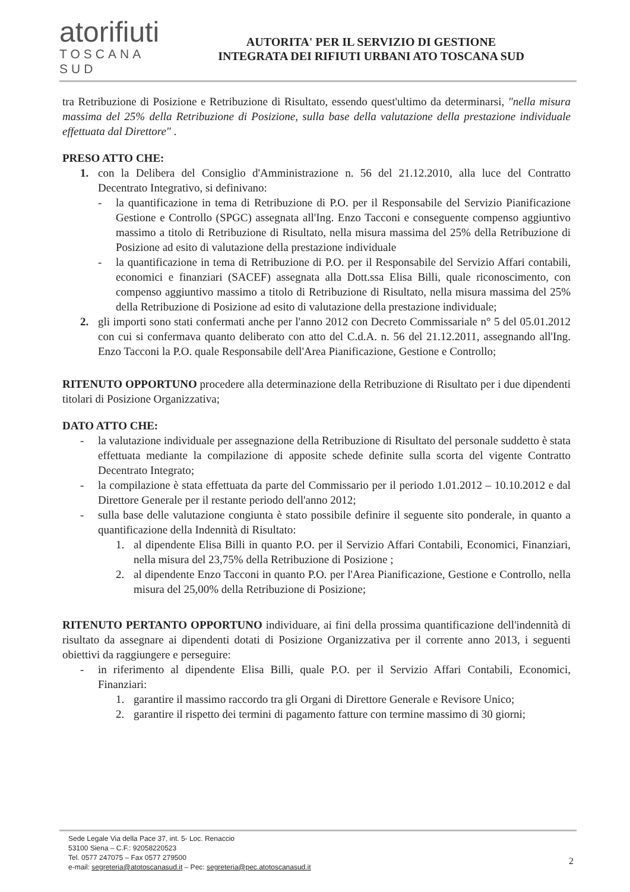atorifiuti
TOSCANA SUD
AUTORITA' PER IL SERVIZIO DI GESTIONE
INTEGRATA DEI RIFIUTI URBANI ATO TOSCANA SUD
tra Retribuzione di Posizione e Retribuzione di Risultato, essendo quest'ultimo da determinarsi, "nella misura massima del 25% della Retribuzione di Posizione, sulla base della valutazione della prestazione individuale effettuata dal Direttore" .
PRESO ATTO CHE:
1. con la Delibera del Consiglio d'Amministrazione n. 56 del 21.12.2010, alla luce del Contratto Decentrato Integrativo, si definivano:
- la quantificazione in tema di Retribuzione di P.O. per il Responsabile del Servizio Pianificazione Gestione e Controllo (SPGC) assegnata all'Ing. Enzo Tacconi e conseguente compenso aggiuntivo massimo a titolo di Retribuzione di Risultato, nella misura massima del 25% della Retribuzione di Posizione ad esito di valutazione della prestazione individuale
- la quantificazione in tema di Retribuzione di P.O. per il Responsabile del Servizio Affari contabili, economici e finanziari (SACEF) assegnata alla Dott.ssa Elisa Billi, quale riconoscimento, con compenso aggiuntivo massimo a titolo di Retribuzione di Risultato, nella misura massima del 25% della Retribuzione di Posizione ad esito di valutazione della prestazione individuale;
2. gli importi sono stati confermati anche per l'anno 2012 con Decreto Commissariale n° 5 del 05.01.2012 con cui si confermava quanto deliberato con atto del C.d.A. n. 56 del 21.12.2011, assegnando all'Ing. Enzo Tacconi la P.O. quale Responsabile dell'Area Pianificazione, Gestione e Controllo;
RITENUTO OPPORTUNO procedere alla determinazione della Retribuzione di Risultato per i due dipendenti titolari di Posizione Organizzativa;
DATO ATTO CHE:
- la valutazione individuale per assegnazione della Retribuzione di Risultato del personale suddetto è stata effettuata mediante la compilazione di apposite schede definite sulla scorta del vigente Contratto Decentrato Integrato;
- la compilazione è stata effettuata da parte del Commissario per il periodo 1.01.2012 – 10.10.2012 e dal Direttore Generale per il restante periodo dell'anno 2012;
- sulla base delle valutazione congiunta è stato possibile definire il seguente sito ponderale, in quanto a quantificazione della Indennità di Risultato:
1. al dipendente Elisa Billi in quanto P.O. per il Servizio Affari Contabili, Economici, Finanziari, nella misura del 23,75% della Retribuzione di Posizione ;
2. al dipendente Enzo Tacconi in quanto P.O. per l'Area Pianificazione, Gestione e Controllo, nella misura del 25,00% della Retribuzione di Posizione;
RITENUTO PERTANTO OPPORTUNO individuare, ai fini della prossima quantificazione dell'indennità di risultato da assegnare ai dipendenti dotati di Posizione Organizzativa per il corrente anno 2013, i seguenti obiettivi da raggiungere e perseguire:
- in riferimento al dipendente Elisa Billi, quale P.O. per il Servizio Affari Contabili, Economici, Finanziari:
1. garantire il massimo raccordo tra gli Organi di Direttore Generale e Revisore Unico;
2. garantire il rispetto dei termini di pagamento fatture con termine massimo di 30 giorni;
Sede Legale Via della Pace 37, int. 5- Loc. Renaccio
53100 Siena – C.F.: 92058220523
Tel. 0577 247075 – Fax 0577 279500
e-mail: segreteria@atotoscanasud.it – Pec: segreteria@pec.atotoscanasud.it
2